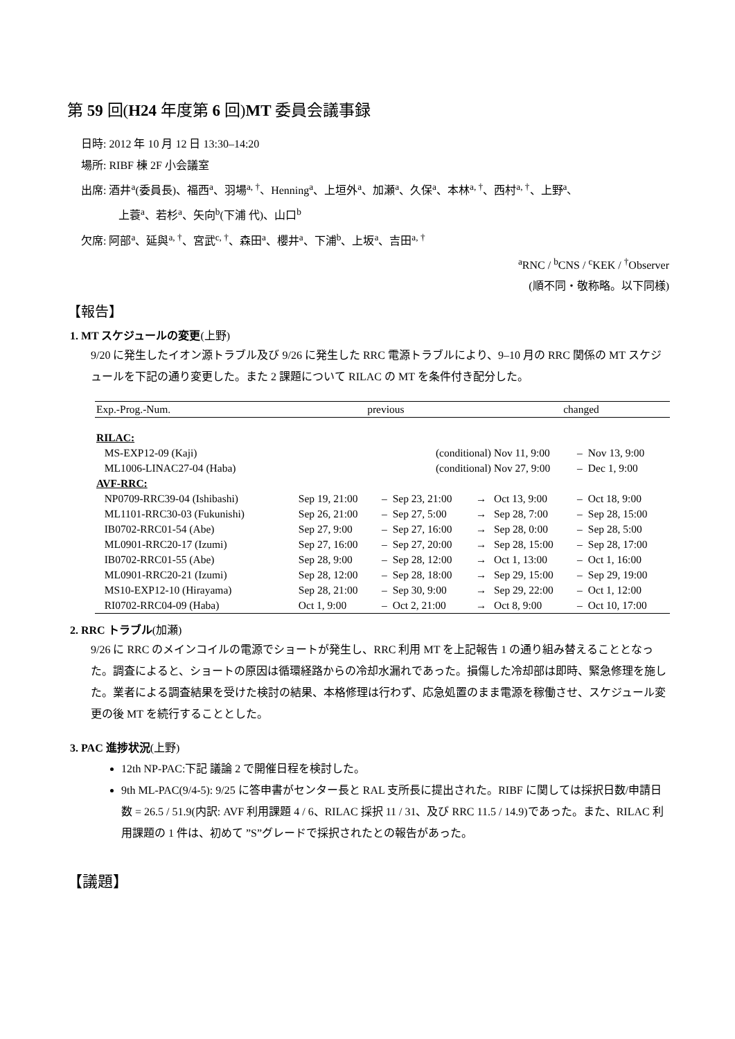第 59 回(H24 年度第 6 回)MT 委員会議事録
日時: 2012 年 10 月 12 日 13:30–14:20
場所: RIBF 棟 2F 小会議室
出席: 酒井<sup>a</sup>(委員長)、福西<sup>a</sup>、羽場<sup>a, †</sup>、Henning<sup>a</sup>、上垣外<sup>a</sup>、加瀬<sup>a</sup>、久保<sup>a</sup>、本林<sup>a, †</sup>、西村<sup>a, †</sup>、上野<sup>a</sup>、
上蓑<sup>a</sup>、若杉<sup>a</sup>、矢向<sup>b</sup>(下浦 代)、山口<sup>b</sup>
欠席: 阿部<sup>a</sup>、延與<sup>a, †</sup>、宮武<sup>c, †</sup>、森田<sup>a</sup>、櫻井<sup>a</sup>、下浦<sup>b</sup>、上坂<sup>a</sup>、吉田<sup>a, †</sup>
<sup>a</sup> RNC / <sup>b</sup>CNS / <sup>c</sup>KEK / <sup>†</sup>Observer
(順不同・敬称略。以下同様)
【報告】
1. MT スケジュールの変更(上野)
9/20 に発生したイオン源トラブル及び 9/26 に発生した RRC 電源トラブルにより、9–10 月の RRC 関係の MT スケジュールを下記の通り変更した。また 2 課題について RILAC の MT を条件付き配分した。
| Exp.-Prog.-Num. | previous | | | | changed | | |
| --- | --- | --- | --- | --- | --- | --- | --- |
| RILAC: | | | | | | | |
| MS-EXP12-09 (Kaji) | (conditional) | | | | Nov 11, 9:00 | – | Nov 13, 9:00 |
| ML1006-LINAC27-04 (Haba) | (conditional) | | | | Nov 27, 9:00 | – | Dec 1, 9:00 |
| AVF-RRC: | | | | | | | |
| NP0709-RRC39-04 (Ishibashi) | Sep 19, 21:00 | – | Sep 23, 21:00 | → | Oct 13, 9:00 | – | Oct 18, 9:00 |
| ML1101-RRC30-03 (Fukunishi) | Sep 26, 21:00 | – | Sep 27, 5:00 | → | Sep 28, 7:00 | – | Sep 28, 15:00 |
| IB0702-RRC01-54 (Abe) | Sep 27, 9:00 | – | Sep 27, 16:00 | → | Sep 28, 0:00 | – | Sep 28, 5:00 |
| ML0901-RRC20-17 (Izumi) | Sep 27, 16:00 | – | Sep 27, 20:00 | → | Sep 28, 15:00 | – | Sep 28, 17:00 |
| IB0702-RRC01-55 (Abe) | Sep 28, 9:00 | – | Sep 28, 12:00 | → | Oct 1, 13:00 | – | Oct 1, 16:00 |
| ML0901-RRC20-21 (Izumi) | Sep 28, 12:00 | – | Sep 28, 18:00 | → | Sep 29, 15:00 | – | Sep 29, 19:00 |
| MS10-EXP12-10 (Hirayama) | Sep 28, 21:00 | – | Sep 30, 9:00 | → | Sep 29, 22:00 | – | Oct 1, 12:00 |
| RI0702-RRC04-09 (Haba) | Oct 1, 9:00 | – | Oct 2, 21:00 | → | Oct 8, 9:00 | – | Oct 10, 17:00 |
2. RRC トラブル(加瀬)
9/26 に RRC のメインコイルの電源でショートが発生し、RRC 利用 MT を上記報告 1 の通り組み替えることとなった。調査によると、ショートの原因は循環経路からの冷却水漏れであった。損傷した冷却部は即時、緊急修理を施した。業者による調査結果を受けた検討の結果、本格修理は行わず、応急処置のまま電源を稼働させ、スケジュール変更の後 MT を続行することとした。
3. PAC 進捗状況(上野)
12th NP-PAC:下記 議論 2 で開催日程を検討した。
9th ML-PAC(9/4-5): 9/25 に答申書がセンター長と RAL 支所長に提出された。RIBF に関しては採択日数/申請日数 = 26.5 / 51.9(内訳: AVF 利用課題 4 / 6、RILAC 採択 11 / 31、及び RRC 11.5 / 14.9)であった。また、RILAC 利用課題の 1 件は、初めて ”S”グレードで採択されたとの報告があった。
【議題】